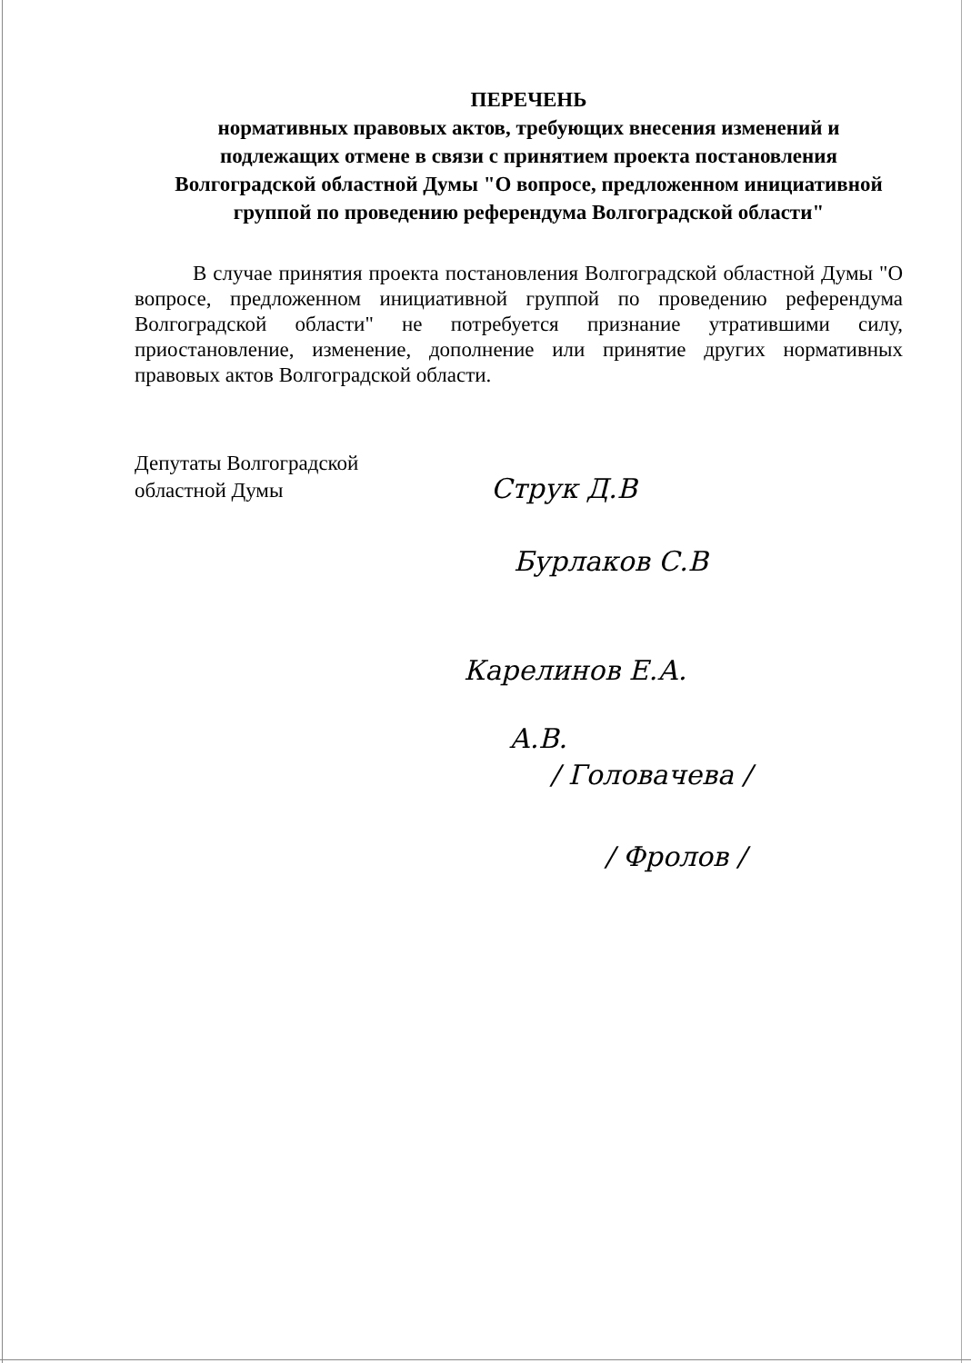ПЕРЕЧЕНЬ
нормативных правовых актов, требующих внесения изменений и подлежащих отмене в связи с принятием проекта постановления Волгоградской областной Думы "О вопросе, предложенном инициативной группой по проведению референдума Волгоградской области"
В случае принятия проекта постановления Волгоградской областной Думы "О вопросе, предложенном инициативной группой по проведению референдума Волгоградской области" не потребуется признание утратившими силу, приостановление, изменение, дополнение или принятие других нормативных правовых актов Волгоградской области.
Депутаты Волгоградской
областной Думы
Струк Д.В
Бурлаков С.В
Карелинов Е.А.
А.В.
/ Головачева /
/ Фролов /